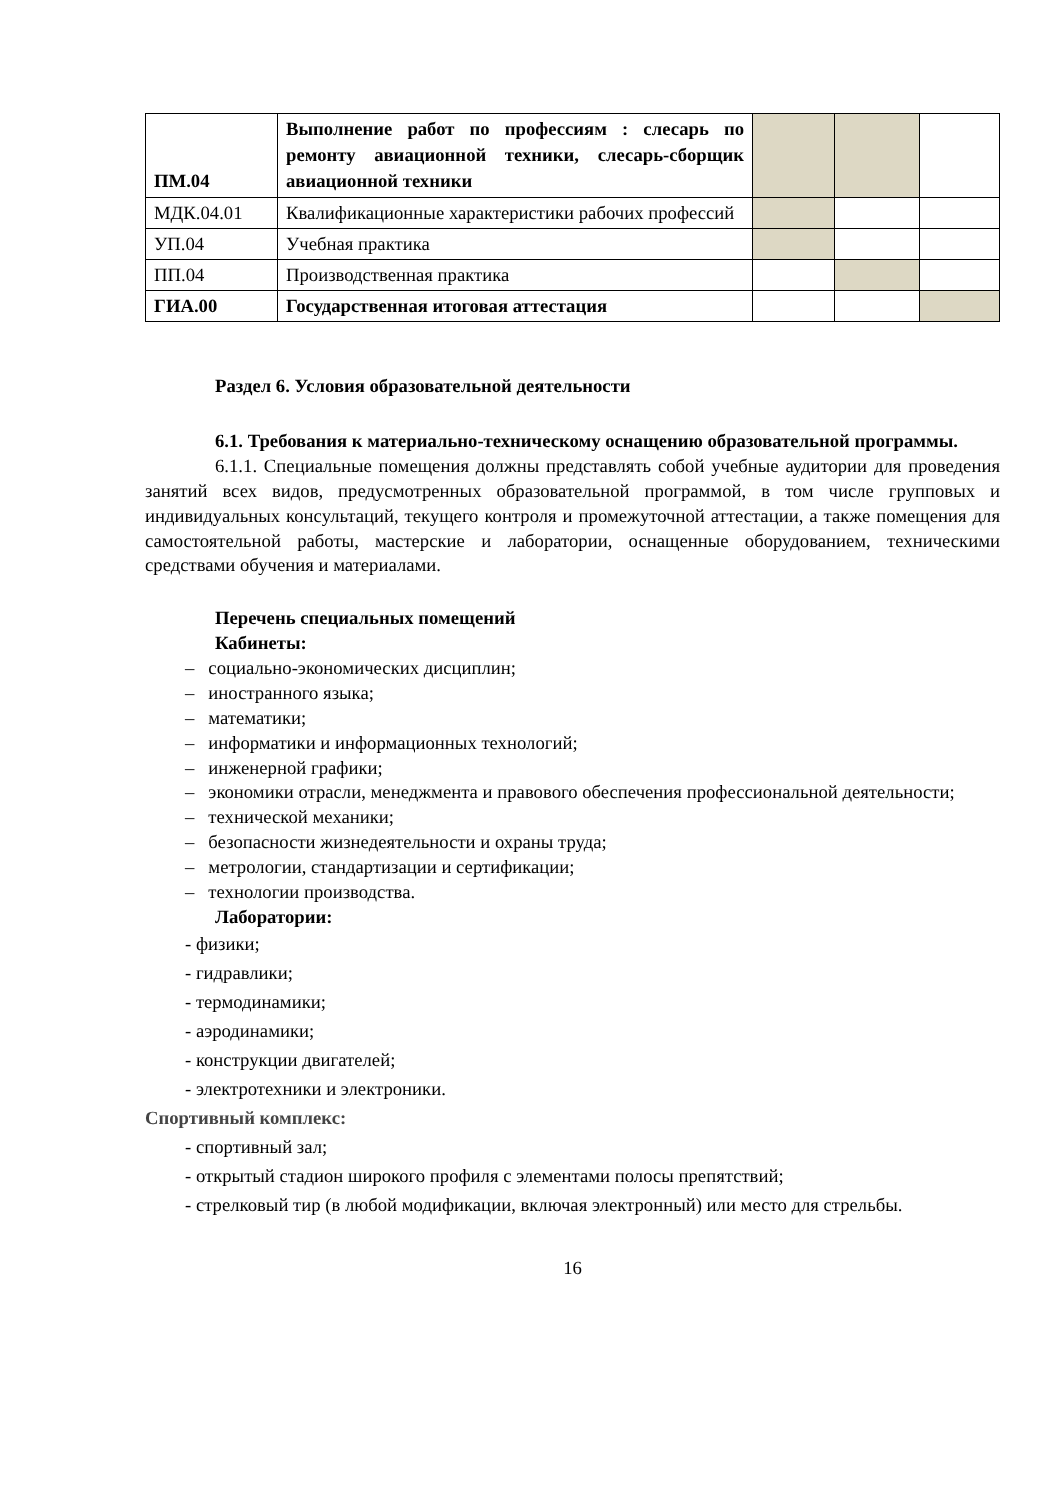| ПМ.04 | Выполнение работ по профессиям : слесарь по ремонту авиационной техники, слесарь-сборщик авиационной техники | | | |
| МДК.04.01 | Квалификационные характеристики рабочих профессий | | | |
| УП.04 | Учебная практика | | | |
| ПП.04 | Производственная практика | | | |
| ГИА.00 | Государственная итоговая аттестация | | | |
Раздел 6. Условия образовательной деятельности
6.1. Требования к материально-техническому оснащению образовательной программы.
6.1.1. Специальные помещения должны представлять собой учебные аудитории для проведения занятий всех видов, предусмотренных образовательной программой, в том числе групповых и индивидуальных консультаций, текущего контроля и промежуточной аттестации, а также помещения для самостоятельной работы, мастерские и лаборатории, оснащенные оборудованием, техническими средствами обучения и материалами.
Перечень специальных помещений
Кабинеты:
– социально-экономических дисциплин;
– иностранного языка;
– математики;
– информатики и информационных технологий;
– инженерной графики;
– экономики отрасли, менеджмента и правового обеспечения профессиональной деятельности;
– технической механики;
– безопасности жизнедеятельности и охраны труда;
– метрологии, стандартизации и сертификации;
– технологии производства.
Лаборатории:
- физики;
- гидравлики;
- термодинамики;
- аэродинамики;
- конструкции двигателей;
- электротехники и электроники.
Спортивный комплекс:
- спортивный зал;
- открытый стадион широкого профиля с элементами полосы препятствий;
- стрелковый тир (в любой модификации, включая электронный) или место для стрельбы.
16